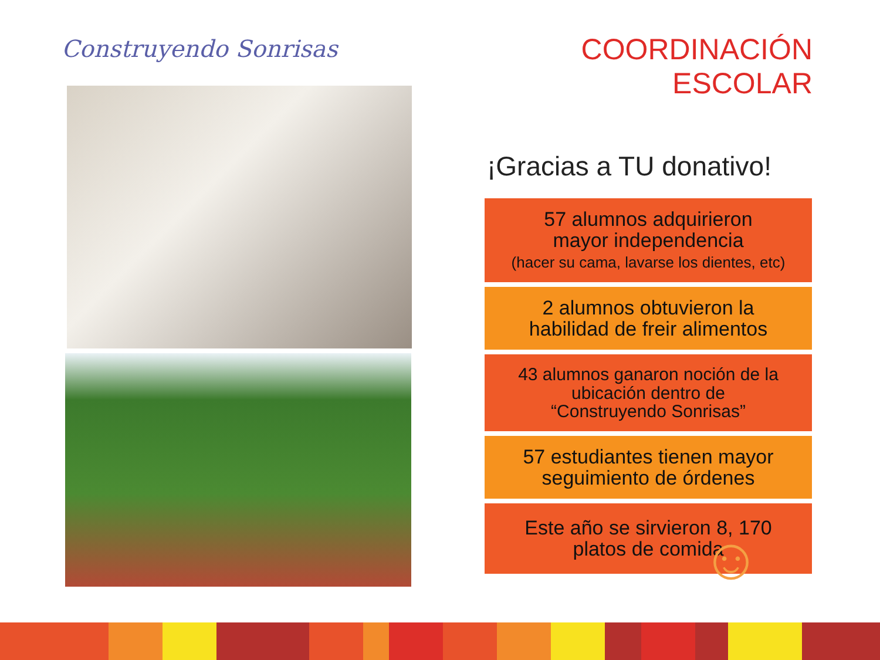Construyendo Sonrisas
COORDINACIÓN ESCOLAR
¡Gracias a TU donativo!
57 alumnos adquirieron
mayor independencia
(hacer su cama, lavarse los dientes, etc)
2 alumnos obtuvieron la
habilidad de freir alimentos
43 alumnos ganaron noción de la
ubicación dentro de
“Construyendo Sonrisas”
57 estudiantes tienen mayor
seguimiento de órdenes
Este año se sirvieron 8, 170
platos de comida
☺